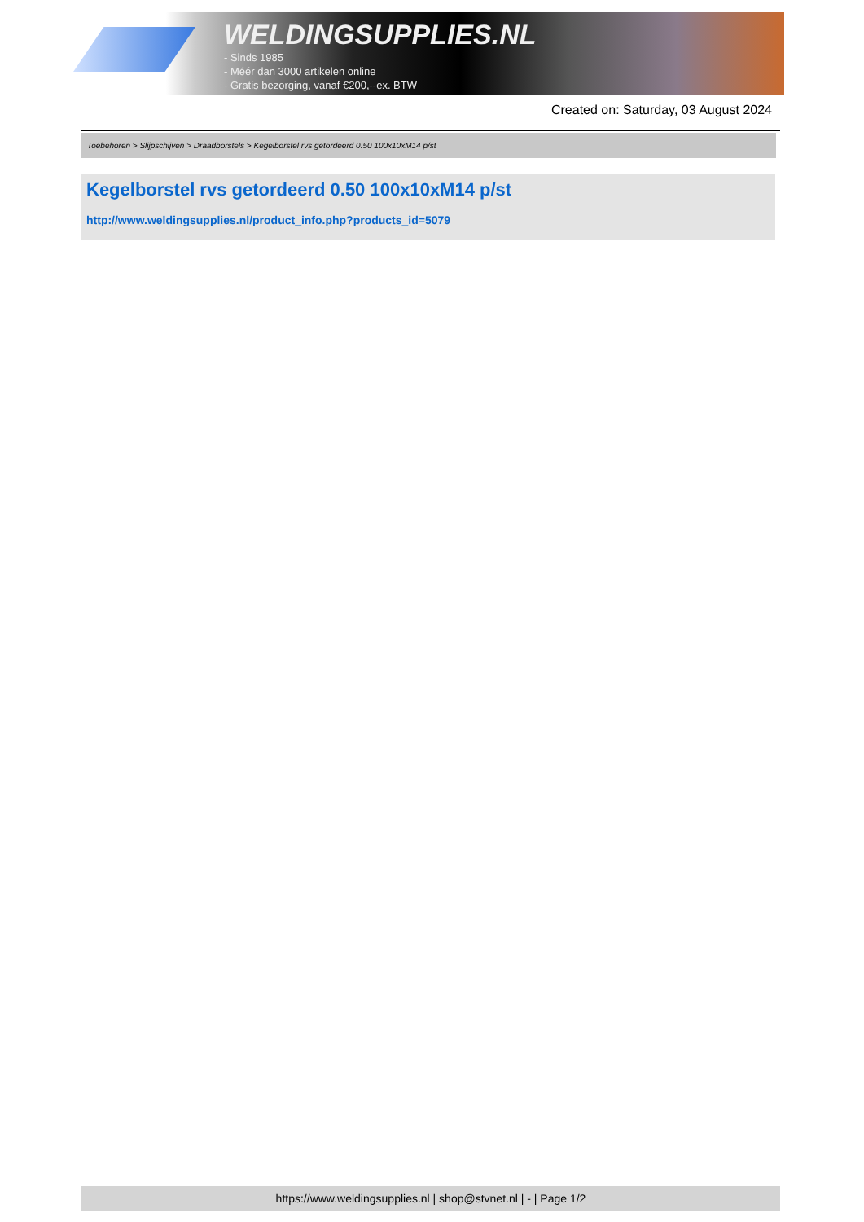WELDINGSUPPLIES.NL
- Sinds 1985
- Méér dan 3000 artikelen online
- Gratis bezorging, vanaf €200,--ex. BTW
Created on: Saturday, 03 August 2024
Toebehoren > Slijpschijven > Draadborstels > Kegelborstel rvs getordeerd 0.50 100x10xM14 p/st
Kegelborstel rvs getordeerd 0.50 100x10xM14 p/st
http://www.weldingsupplies.nl/product_info.php?products_id=5079
https://www.weldingsupplies.nl | shop@stvnet.nl | - | Page 1/2